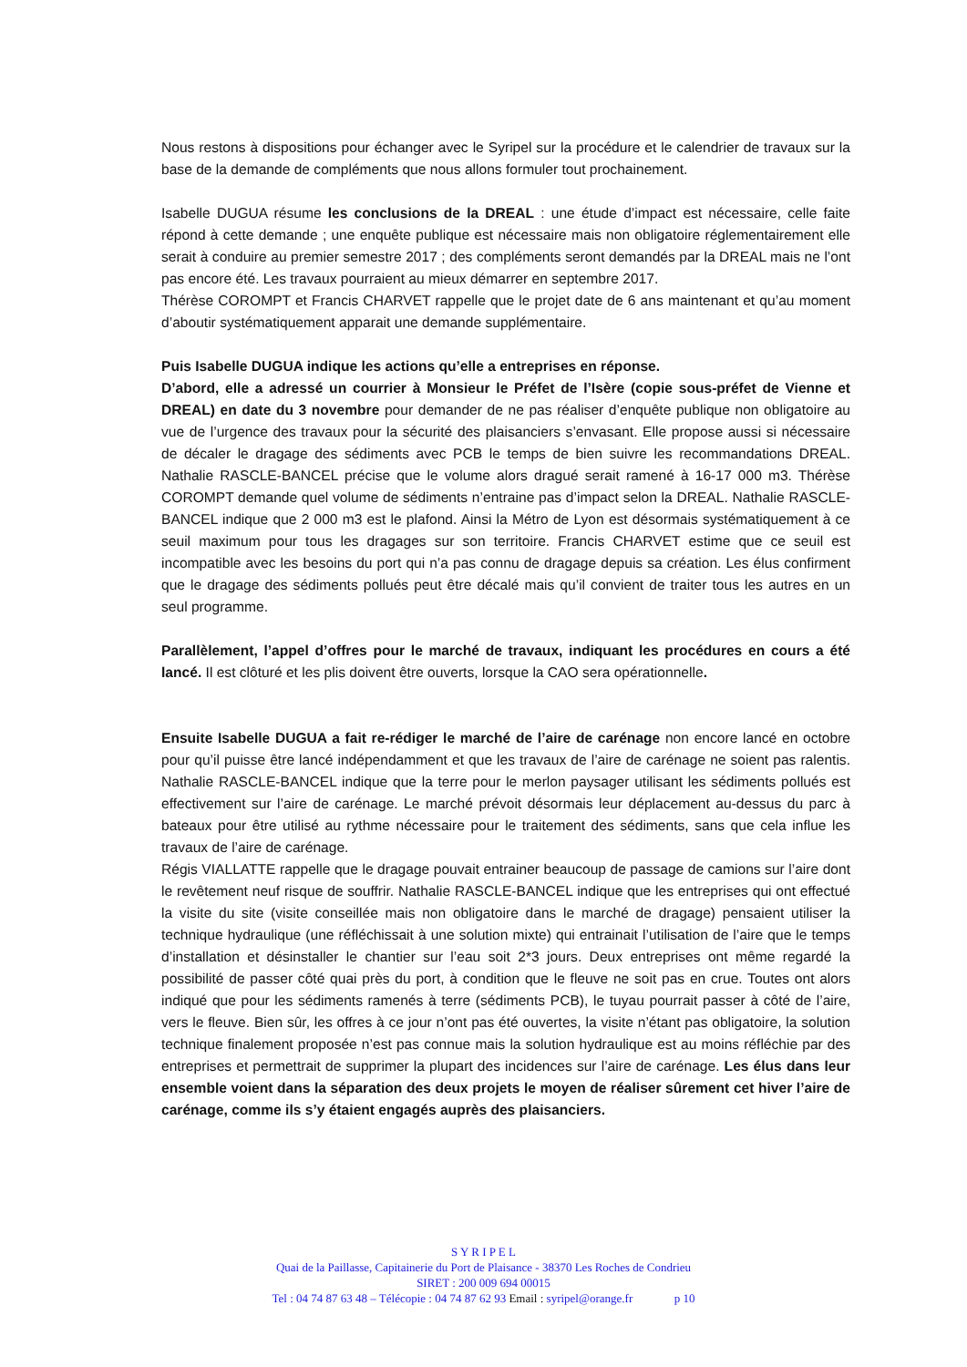Nous restons à dispositions pour échanger avec le Syripel sur la procédure et le calendrier de travaux sur la base de la demande de compléments que nous allons formuler tout prochainement.
Isabelle DUGUA résume les conclusions de la DREAL : une étude d’impact est nécessaire, celle faite répond à cette demande ; une enquête publique est nécessaire mais non obligatoire réglementairement elle serait à conduire au premier semestre 2017 ; des compléments seront demandés par la DREAL mais ne l’ont pas encore été. Les travaux pourraient au mieux démarrer en septembre 2017.
Thérèse COROMPT et Francis CHARVET rappelle que le projet date de 6 ans maintenant et qu’au moment d’aboutir systématiquement apparait une demande supplémentaire.
Puis Isabelle DUGUA indique les actions qu’elle a entreprises en réponse.
D’abord, elle a adressé un courrier à Monsieur le Préfet de l’Isère (copie sous-préfet de Vienne et DREAL) en date du 3 novembre pour demander de ne pas réaliser d’enquête publique non obligatoire au vue de l’urgence des travaux pour la sécurité des plaisanciers s’envasant. Elle propose aussi si nécessaire de décaler le dragage des sédiments avec PCB le temps de bien suivre les recommandations DREAL. Nathalie RASCLE-BANCEL précise que le volume alors dragué serait ramené à 16-17 000 m3. Thérèse COROMPT demande quel volume de sédiments n’entraine pas d’impact selon la DREAL. Nathalie RASCLE-BANCEL indique que 2 000 m3 est le plafond. Ainsi la Métro de Lyon est désormais systématiquement à ce seuil maximum pour tous les dragages sur son territoire. Francis CHARVET estime que ce seuil est incompatible avec les besoins du port qui n’a pas connu de dragage depuis sa création. Les élus confirment que le dragage des sédiments pollués peut être décalé mais qu’il convient de traiter tous les autres en un seul programme.
Parallèlement, l’appel d’offres pour le marché de travaux, indiquant les procédures en cours a été lancé. Il est clôturé et les plis doivent être ouverts, lorsque la CAO sera opérationnelle.
Ensuite Isabelle DUGUA a fait re-rédiger le marché de l’aire de carénage non encore lancé en octobre pour qu’il puisse être lancé indépendamment et que les travaux de l’aire de carénage ne soient pas ralentis. Nathalie RASCLE-BANCEL indique que la terre pour le merlon paysager utilisant les sédiments pollués est effectivement sur l’aire de carénage. Le marché prévoit désormais leur déplacement au-dessus du parc à bateaux pour être utilisé au rythme nécessaire pour le traitement des sédiments, sans que cela influe les travaux de l’aire de carénage.
Régis VIALLATTE rappelle que le dragage pouvait entrainer beaucoup de passage de camions sur l’aire dont le revêtement neuf risque de souffrir. Nathalie RASCLE-BANCEL indique que les entreprises qui ont effectué la visite du site (visite conseillée mais non obligatoire dans le marché de dragage) pensaient utiliser la technique hydraulique (une réfléchissait à une solution mixte) qui entrainait l’utilisation de l’aire que le temps d’installation et désinstaller le chantier sur l’eau soit 2*3 jours. Deux entreprises ont même regardé la possibilité de passer côté quai près du port, à condition que le fleuve ne soit pas en crue. Toutes ont alors indiqué que pour les sédiments ramenés à terre (sédiments PCB), le tuyau pourrait passer à côté de l’aire, vers le fleuve. Bien sûr, les offres à ce jour n’ont pas été ouvertes, la visite n’étant pas obligatoire, la solution technique finalement proposée n’est pas connue mais la solution hydraulique est au moins réfléchie par des entreprises et permettrait de supprimer la plupart des incidences sur l’aire de carénage. Les élus dans leur ensemble voient dans la séparation des deux projets le moyen de réaliser sûrement cet hiver l’aire de carénage, comme ils s’y étaient engagés auprès des plaisanciers.
S Y R I P E L
Quai de la Paillasse, Capitainerie du Port de Plaisance - 38370 Les Roches de Condrieu
SIRET : 200 009 694 00015
Tel : 04 74 87 63 48 – Télécopie : 04 74 87 62 93 Email : syripel@orange.fr p 10